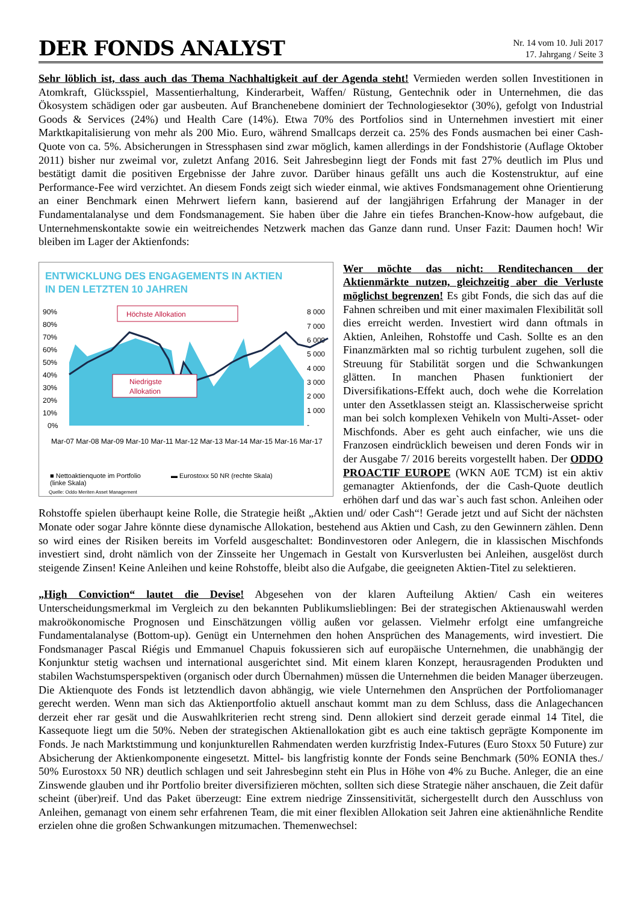DER FONDS ANALYST
Nr. 14 vom 10. Juli 2017
17. Jahrgang / Seite 3
Sehr löblich ist, dass auch das Thema Nachhaltigkeit auf der Agenda steht! Vermieden werden sollen Investitionen in Atomkraft, Glücksspiel, Massentierhaltung, Kinderarbeit, Waffen/ Rüstung, Gentechnik oder in Unternehmen, die das Ökosystem schädigen oder gar ausbeuten. Auf Branchenebene dominiert der Technologiesektor (30%), gefolgt von Industrial Goods & Services (24%) und Health Care (14%). Etwa 70% des Portfolios sind in Unternehmen investiert mit einer Marktkapitalisierung von mehr als 200 Mio. Euro, während Smallcaps derzeit ca. 25% des Fonds ausmachen bei einer Cash-Quote von ca. 5%. Absicherungen in Stressphasen sind zwar möglich, kamen allerdings in der Fondshistorie (Auflage Oktober 2011) bisher nur zweimal vor, zuletzt Anfang 2016. Seit Jahresbeginn liegt der Fonds mit fast 27% deutlich im Plus und bestätigt damit die positiven Ergebnisse der Jahre zuvor. Darüber hinaus gefällt uns auch die Kostenstruktur, auf eine Performance-Fee wird verzichtet. An diesem Fonds zeigt sich wieder einmal, wie aktives Fondsmanagement ohne Orientierung an einer Benchmark einen Mehrwert liefern kann, basierend auf der langjährigen Erfahrung der Manager in der Fundamentalanalyse und dem Fondsmanagement. Sie haben über die Jahre ein tiefes Branchen-Know-how aufgebaut, die Unternehmenskontakte sowie ein weitreichendes Netzwerk machen das Ganze dann rund. Unser Fazit: Daumen hoch! Wir bleiben im Lager der Aktienfonds:
ENTWICKLUNG DES ENGAGEMENTS IN AKTIEN
IN DEN LETZTEN 10 JAHREN
90%
80%
70%
60%
50%
40%
30%
20%
10%
0%
8 000
7 000
6 000
5 000
4 000
3 000
2 000
1 000
-
Mar-07 Mar-08 Mar-09 Mar-10 Mar-11 Mar-12 Mar-13 Mar-14 Mar-15 Mar-16 Mar-17
Höchste Allokation
Niedrigste
Allokation
■ Nettoaktienquote im Portfolio
(linke Skala) ▬ Eurostoxx 50 NR (rechte Skala)
Quelle: Oddo Meriten Asset Management
Wer möchte das nicht: Renditechancen der Aktienmärkte nutzen, gleichzeitig aber die Verluste möglichst begrenzen! Es gibt Fonds, die sich das auf die Fahnen schreiben und mit einer maximalen Flexibilität soll dies erreicht werden. Investiert wird dann oftmals in Aktien, Anleihen, Rohstoffe und Cash. Sollte es an den Finanzmärkten mal so richtig turbulent zugehen, soll die Streuung für Stabilität sorgen und die Schwankungen glätten. In manchen Phasen funktioniert der Diversifikations-Effekt auch, doch wehe die Korrelation unter den Assetklassen steigt an. Klassischerweise spricht man bei solch komplexen Vehikeln von Multi-Asset- oder Mischfonds. Aber es geht auch einfacher, wie uns die Franzosen eindrücklich beweisen und deren Fonds wir in der Ausgabe 7/ 2016 bereits vorgestellt haben. Der ODDO PROACTIF EUROPE (WKN A0E TCM) ist ein aktiv gemanagter Aktienfonds, der die Cash-Quote deutlich erhöhen darf und das war`s auch fast schon. Anleihen oder Rohstoffe spielen überhaupt keine Rolle, die Strategie heißt „Aktien und/ oder Cash“! Gerade jetzt und auf Sicht der nächsten Monate oder sogar Jahre könnte diese dynamische Allokation, bestehend aus Aktien und Cash, zu den Gewinnern zählen. Denn so wird eines der Risiken bereits im Vorfeld ausgeschaltet: Bondinvestoren oder Anlegern, die in klassischen Mischfonds investiert sind, droht nämlich von der Zinsseite her Ungemach in Gestalt von Kursverlusten bei Anleihen, ausgelöst durch steigende Zinsen! Keine Anleihen und keine Rohstoffe, bleibt also die Aufgabe, die geeigneten Aktien-Titel zu selektieren.
„High Conviction“ lautet die Devise! Abgesehen von der klaren Aufteilung Aktien/ Cash ein weiteres Unterscheidungsmerkmal im Vergleich zu den bekannten Publikumslieblingen: Bei der strategischen Aktienauswahl werden makroökonomische Prognosen und Einschätzungen völlig außen vor gelassen. Vielmehr erfolgt eine umfangreiche Fundamentalanalyse (Bottom-up). Genügt ein Unternehmen den hohen Ansprüchen des Managements, wird investiert. Die Fondsmanager Pascal Riégis und Emmanuel Chapuis fokussieren sich auf europäische Unternehmen, die unabhängig der Konjunktur stetig wachsen und international ausgerichtet sind. Mit einem klaren Konzept, herausragenden Produkten und stabilen Wachstumsperspektiven (organisch oder durch Übernahmen) müssen die Unternehmen die beiden Manager überzeugen. Die Aktienquote des Fonds ist letztendlich davon abhängig, wie viele Unternehmen den Ansprüchen der Portfoliomanager gerecht werden. Wenn man sich das Aktienportfolio aktuell anschaut kommt man zu dem Schluss, dass die Anlagechancen derzeit eher rar gesät und die Auswahlkriterien recht streng sind. Denn alloki­ert sind derzeit gerade einmal 14 Titel, die Kassequote liegt um die 50%. Neben der strategischen Aktienallokation gibt es auch eine taktisch geprägte Komponente im Fonds. Je nach Marktstimmung und konjunkturellen Rahmendaten werden kurzfristig Index-Futures (Euro Stoxx 50 Future) zur Absicherung der Aktienkomponente eingesetzt. Mittel- bis langfristig konnte der Fonds seine Benchmark (50% EONIA thes./ 50% Eurostoxx 50 NR) deutlich schlagen und seit Jahresbeginn steht ein Plus in Höhe von 4% zu Buche. Anleger, die an eine Zinswende glauben und ihr Portfolio breiter diversifizieren möchten, sollten sich diese Strategie näher anschauen, die Zeit dafür scheint (über)reif. Und das Paket überzeugt: Eine extrem niedrige Zinssensitivität, sichergestellt durch den Ausschluss von Anleihen, gemanagt von einem sehr erfahrenen Team, die mit einer flexiblen Allokation seit Jahren eine aktienähnliche Rendite erzielen ohne die großen Schwankungen mitzumachen. Themenwechsel: